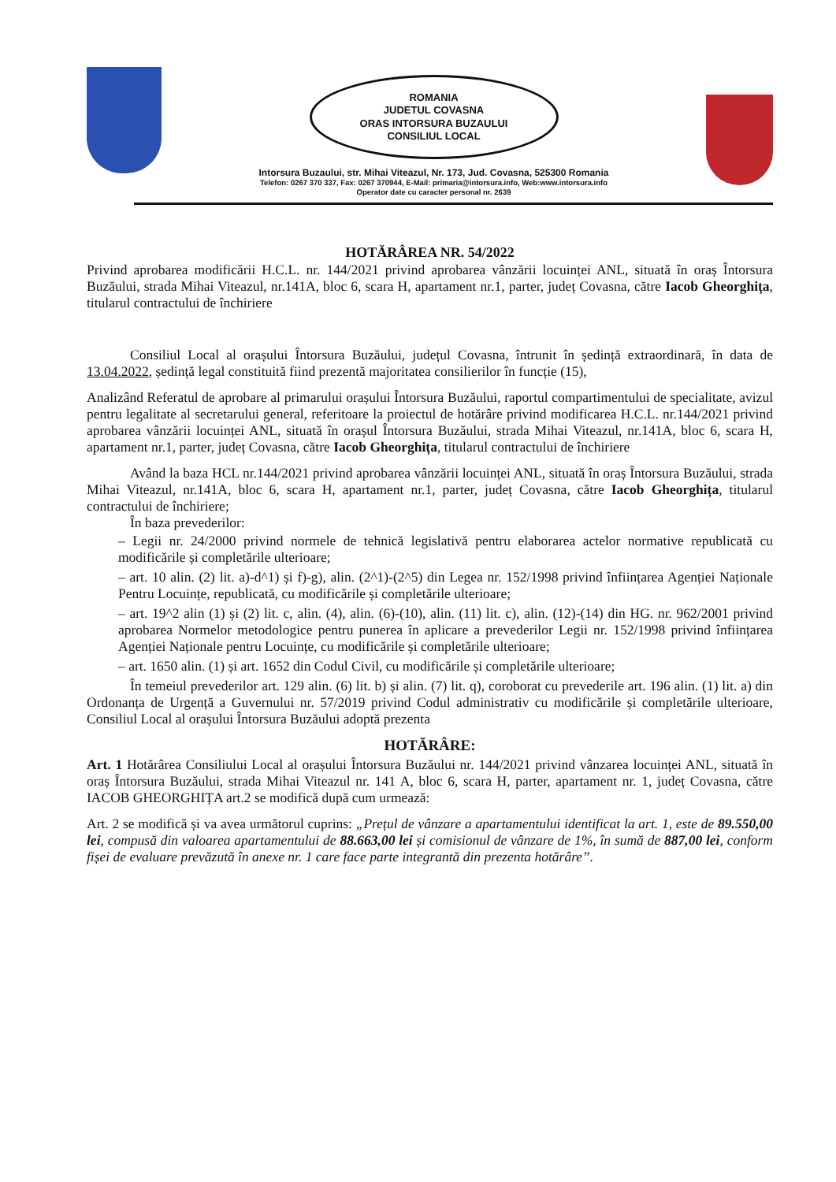ROMANIA
JUDETUL COVASNA
ORAS INTORSURA BUZAULUI
CONSILIUL LOCAL
Intorsura Buzaului, str. Mihai Viteazul, Nr. 173, Jud. Covasna, 525300 Romania
Telefon: 0267 370 337, Fax: 0267 370944, E-Mail: primaria@intorsura.info, Web:www.intorsura.info
Operator date cu caracter personal nr. 2639
HOTĂRÂREA NR. 54/2022
Privind aprobarea modificării H.C.L. nr. 144/2021 privind aprobarea vânzării locuinței ANL, situată în oraș Întorsura Buzăului, strada Mihai Viteazul, nr.141A, bloc 6, scara H, apartament nr.1, parter, județ Covasna, către Iacob Gheorghița, titularul contractului de închiriere
Consiliul Local al orașului Întorsura Buzăului, județul Covasna, întrunit în ședință extraordinară, în data de 13.04.2022, ședință legal constituită fiind prezentă majoritatea consilierilor în funcție (15),
Analizând Referatul de aprobare al primarului orașului Întorsura Buzăului, raportul compartimentului de specialitate, avizul pentru legalitate al secretarului general, referitoare la proiectul de hotărâre privind modificarea H.C.L. nr.144/2021 privind aprobarea vânzării locuinței ANL, situată în orașul Întorsura Buzăului, strada Mihai Viteazul, nr.141A, bloc 6, scara H, apartament nr.1, parter, județ Covasna, către Iacob Gheorghița, titularul contractului de închiriere
Având la baza HCL nr.144/2021 privind aprobarea vânzării locuinței ANL, situată în oraș Întorsura Buzăului, strada Mihai Viteazul, nr.141A, bloc 6, scara H, apartament nr.1, parter, județ Covasna, către Iacob Gheorghița, titularul contractului de închiriere;
În baza prevederilor:
– Legii nr. 24/2000 privind normele de tehnică legislativă pentru elaborarea actelor normative republicată cu modificările și completările ulterioare;
– art. 10 alin. (2) lit. a)-d^1) și f)-g), alin. (2^1)-(2^5) din Legea nr. 152/1998 privind înființarea Agenției Naționale Pentru Locuințe, republicată, cu modificările și completările ulterioare;
– art. 19^2 alin (1) și (2) lit. c, alin. (4), alin. (6)-(10), alin. (11) lit. c), alin. (12)-(14) din HG. nr. 962/2001 privind aprobarea Normelor metodologice pentru punerea în aplicare a prevederilor Legii nr. 152/1998 privind înființarea Agenției Naționale pentru Locuințe, cu modificările și completările ulterioare;
– art. 1650 alin. (1) și art. 1652 din Codul Civil, cu modificările și completările ulterioare;
În temeiul prevederilor art. 129 alin. (6) lit. b) și alin. (7) lit. q), coroborat cu prevederile art. 196 alin. (1) lit. a) din Ordonanța de Urgență a Guvernului nr. 57/2019 privind Codul administrativ cu modificările și completările ulterioare, Consiliul Local al orașului Întorsura Buzăului adoptă prezenta
HOTĂRÂRE:
Art. 1 Hotărârea Consiliului Local al orașului Întorsura Buzăului nr. 144/2021 privind vânzarea locuinței ANL, situată în oraș Întorsura Buzăului, strada Mihai Viteazul nr. 141 A, bloc 6, scara H, parter, apartament nr. 1, județ Covasna, către IACOB GHEORGHIȚA art.2 se modifică după cum urmează:
Art. 2 se modifică și va avea următorul cuprins: „Prețul de vânzare a apartamentului identificat la art. 1, este de 89.550,00 lei, compusă din valoarea apartamentului de 88.663,00 lei și comisionul de vânzare de 1%, în sumă de 887,00 lei, conform fișei de evaluare prevăzută în anexe nr. 1 care face parte integrantă din prezenta hotărâre”.